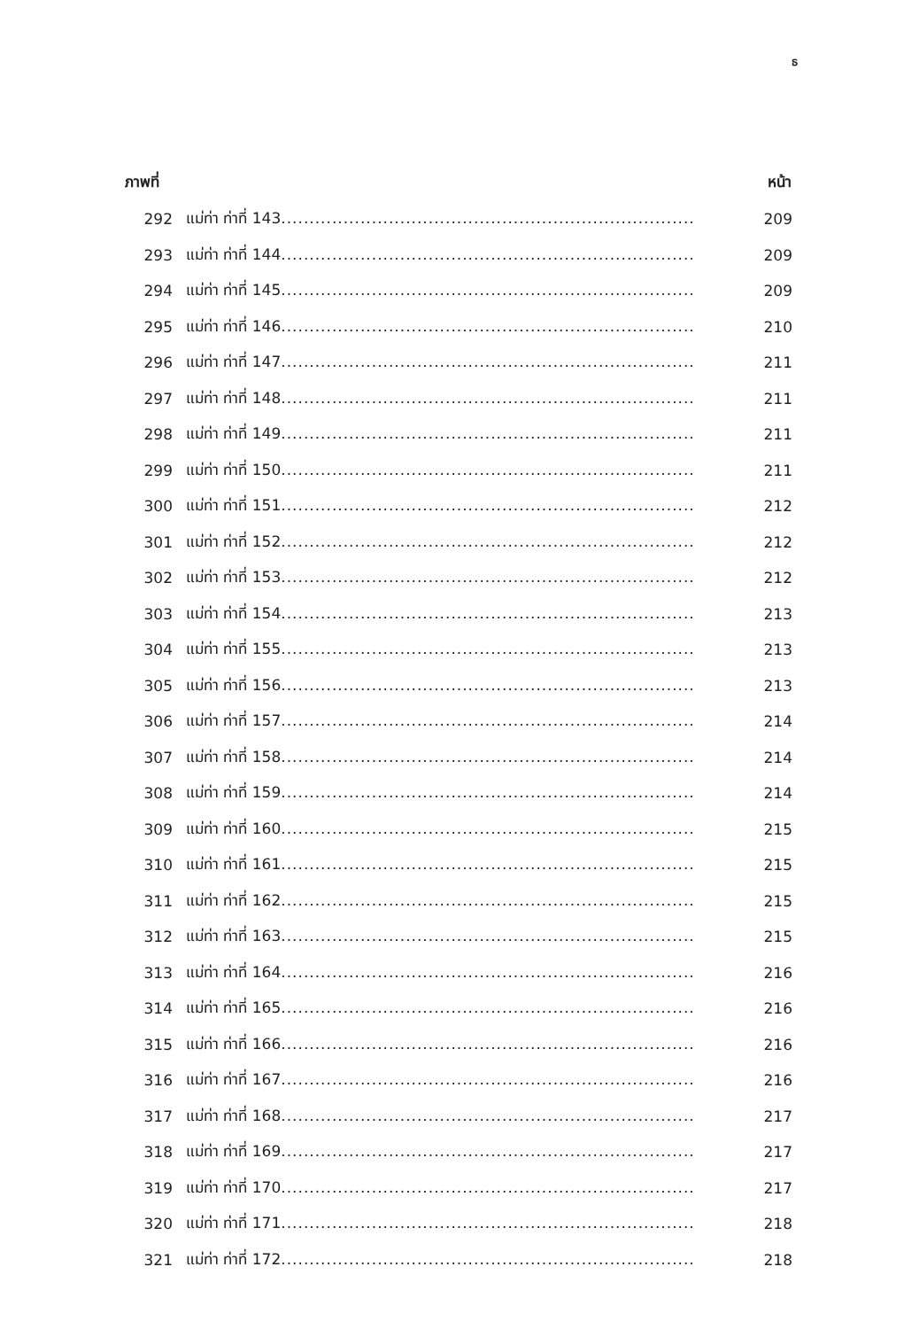ธ
| ภาพที่ | | หน้า |
| --- | --- | --- |
| 292 | แม่ท่า ท่าที่ 143 ......................................................................... | 209 |
| 293 | แม่ท่า ท่าที่ 144 ......................................................................... | 209 |
| 294 | แม่ท่า ท่าที่ 145 ......................................................................... | 209 |
| 295 | แม่ท่า ท่าที่ 146 ......................................................................... | 210 |
| 296 | แม่ท่า ท่าที่ 147 ......................................................................... | 211 |
| 297 | แม่ท่า ท่าที่ 148 ......................................................................... | 211 |
| 298 | แม่ท่า ท่าที่ 149 ......................................................................... | 211 |
| 299 | แม่ท่า ท่าที่ 150 ......................................................................... | 211 |
| 300 | แม่ท่า ท่าที่ 151 ......................................................................... | 212 |
| 301 | แม่ท่า ท่าที่ 152 ......................................................................... | 212 |
| 302 | แม่ท่า ท่าที่ 153 ......................................................................... | 212 |
| 303 | แม่ท่า ท่าที่ 154 ......................................................................... | 213 |
| 304 | แม่ท่า ท่าที่ 155 ......................................................................... | 213 |
| 305 | แม่ท่า ท่าที่ 156 ......................................................................... | 213 |
| 306 | แม่ท่า ท่าที่ 157 ......................................................................... | 214 |
| 307 | แม่ท่า ท่าที่ 158 ......................................................................... | 214 |
| 308 | แม่ท่า ท่าที่ 159 ......................................................................... | 214 |
| 309 | แม่ท่า ท่าที่ 160 ......................................................................... | 215 |
| 310 | แม่ท่า ท่าที่ 161 ......................................................................... | 215 |
| 311 | แม่ท่า ท่าที่ 162 ......................................................................... | 215 |
| 312 | แม่ท่า ท่าที่ 163 ......................................................................... | 215 |
| 313 | แม่ท่า ท่าที่ 164 ......................................................................... | 216 |
| 314 | แม่ท่า ท่าที่ 165 ......................................................................... | 216 |
| 315 | แม่ท่า ท่าที่ 166 ......................................................................... | 216 |
| 316 | แม่ท่า ท่าที่ 167 ......................................................................... | 216 |
| 317 | แม่ท่า ท่าที่ 168 ......................................................................... | 217 |
| 318 | แม่ท่า ท่าที่ 169 ......................................................................... | 217 |
| 319 | แม่ท่า ท่าที่ 170 ......................................................................... | 217 |
| 320 | แม่ท่า ท่าที่ 171 ......................................................................... | 218 |
| 321 | แม่ท่า ท่าที่ 172 ......................................................................... | 218 |